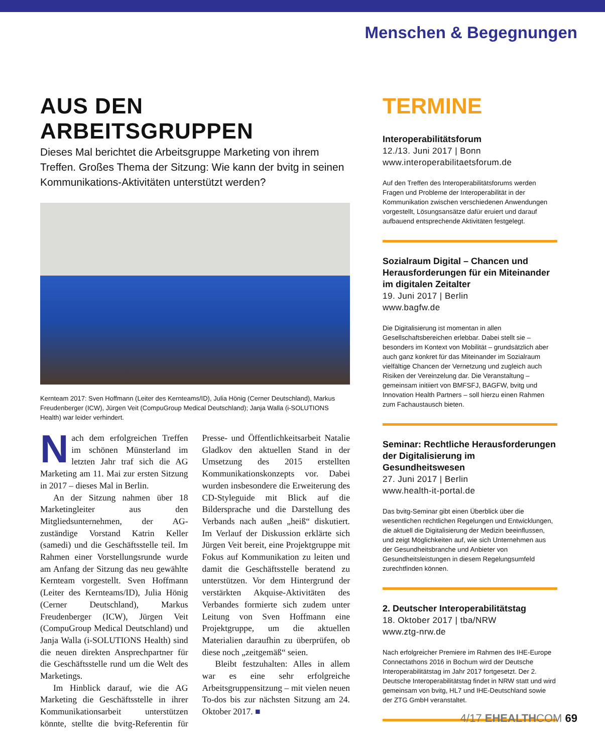Menschen & Begegnungen
AUS DEN ARBEITSGRUPPEN
Dieses Mal berichtet die Arbeitsgruppe Marketing von ihrem Treffen. Großes Thema der Sitzung: Wie kann der bvitg in seinen Kommunikations-Aktivitäten unterstützt werden?
Kernteam 2017: Sven Hoffmann (Leiter des Kernteams/ID), Julia Hönig (Cerner Deutschland), Markus Freudenberger (ICW), Jürgen Veit (CompuGroup Medical Deutschland); Janja Walla (i-SOLUTIONS Health) war leider verhindert.
Nach dem erfolgreichen Treffen im schönen Münsterland im letzten Jahr traf sich die AG Marketing am 11. Mai zur ersten Sitzung in 2017 – dieses Mal in Berlin.
An der Sitzung nahmen über 18 Marketingleiter aus den Mitgliedsunternehmen, der AG-zuständige Vorstand Katrin Keller (samedi) und die Geschäftsstelle teil. Im Rahmen einer Vorstellungsrunde wurde am Anfang der Sitzung das neu gewählte Kernteam vorgestellt. Sven Hoffmann (Leiter des Kernteams/ID), Julia Hönig (Cerner Deutschland), Markus Freudenberger (ICW), Jürgen Veit (CompuGroup Medical Deutschland) und Janja Walla (i-SOLUTIONS Health) sind die neuen direkten Ansprechpartner für die Geschäftsstelle rund um die Welt des Marketings.
Im Hinblick darauf, wie die AG Marketing die Geschäftsstelle in ihrer Kommunikationsarbeit unterstützen könnte, stellte die bvitg-Referentin für Presse- und Öffentlichkeitsarbeit Natalie Gladkov den aktuellen Stand in der Umsetzung des 2015 erstellten Kommunikationskonzepts vor. Dabei wurden insbesondere die Erweiterung des CD-Styleguide mit Blick auf die Bildersprache und die Darstellung des Verbands nach außen „heiß“ diskutiert. Im Verlauf der Diskussion erklärte sich Jürgen Veit bereit, eine Projektgruppe mit Fokus auf Kommunikation zu leiten und damit die Geschäftsstelle beratend zu unterstützen. Vor dem Hintergrund der verstärkten Akquise-Aktivitäten des Verbandes formierte sich zudem unter Leitung von Sven Hoffmann eine Projektgruppe, um die aktuellen Materialien daraufhin zu überprüfen, ob diese noch „zeitgemäß“ seien.
Bleibt festzuhalten: Alles in allem war es eine sehr erfolgreiche Arbeitsgruppensitzung – mit vielen neuen To-dos bis zur nächsten Sitzung am 24. Oktober 2017. ■
TERMINE
Interoperabilitätsforum
12./13. Juni 2017 | Bonn
www.interoperabilitaetsforum.de
Auf den Treffen des Interoperabilitätsforums werden Fragen und Probleme der Interoperabilität in der Kommunikation zwischen verschiedenen Anwendungen vorgestellt, Lösungsansätze dafür eruiert und darauf aufbauend entsprechende Aktivitäten festgelegt.
Sozialraum Digital – Chancen und Herausforderungen für ein Miteinander im digitalen Zeitalter
19. Juni 2017 | Berlin
www.bagfw.de
Die Digitalisierung ist momentan in allen Gesellschaftsbereichen erlebbar. Dabei stellt sie – besonders im Kontext von Mobilität – grundsätzlich aber auch ganz konkret für das Miteinander im Sozialraum vielfältige Chancen der Vernetzung und zugleich auch Risiken der Vereinzelung dar. Die Veranstaltung – gemeinsam initiiert von BMFSFJ, BAGFW, bvitg und Innovation Health Partners – soll hierzu einen Rahmen zum Fachaustausch bieten.
Seminar: Rechtliche Herausforderungen der Digitalisierung im Gesundheitswesen
27. Juni 2017 | Berlin
www.health-it-portal.de
Das bvitg-Seminar gibt einen Überblick über die wesentlichen rechtlichen Regelungen und Entwicklungen, die aktuell die Digitalisierung der Medizin beeinflussen, und zeigt Möglichkeiten auf, wie sich Unternehmen aus der Gesundheitsbranche und Anbieter von Gesundheitsleistungen in diesem Regelungsumfeld zurechtfinden können.
2. Deutscher Interoperabilitätstag
18. Oktober 2017 | tba/NRW
www.ztg-nrw.de
Nach erfolgreicher Premiere im Rahmen des IHE-Europe Connectathons 2016 in Bochum wird der Deutsche Interoperabilitätstag im Jahr 2017 fortgesetzt. Der 2. Deutsche Interoperabilitätstag findet in NRW statt und wird gemeinsam von bvitg, HL7 und IHE-Deutschland sowie der ZTG GmbH veranstaltet.
4/17 EHEALTHCOM 69